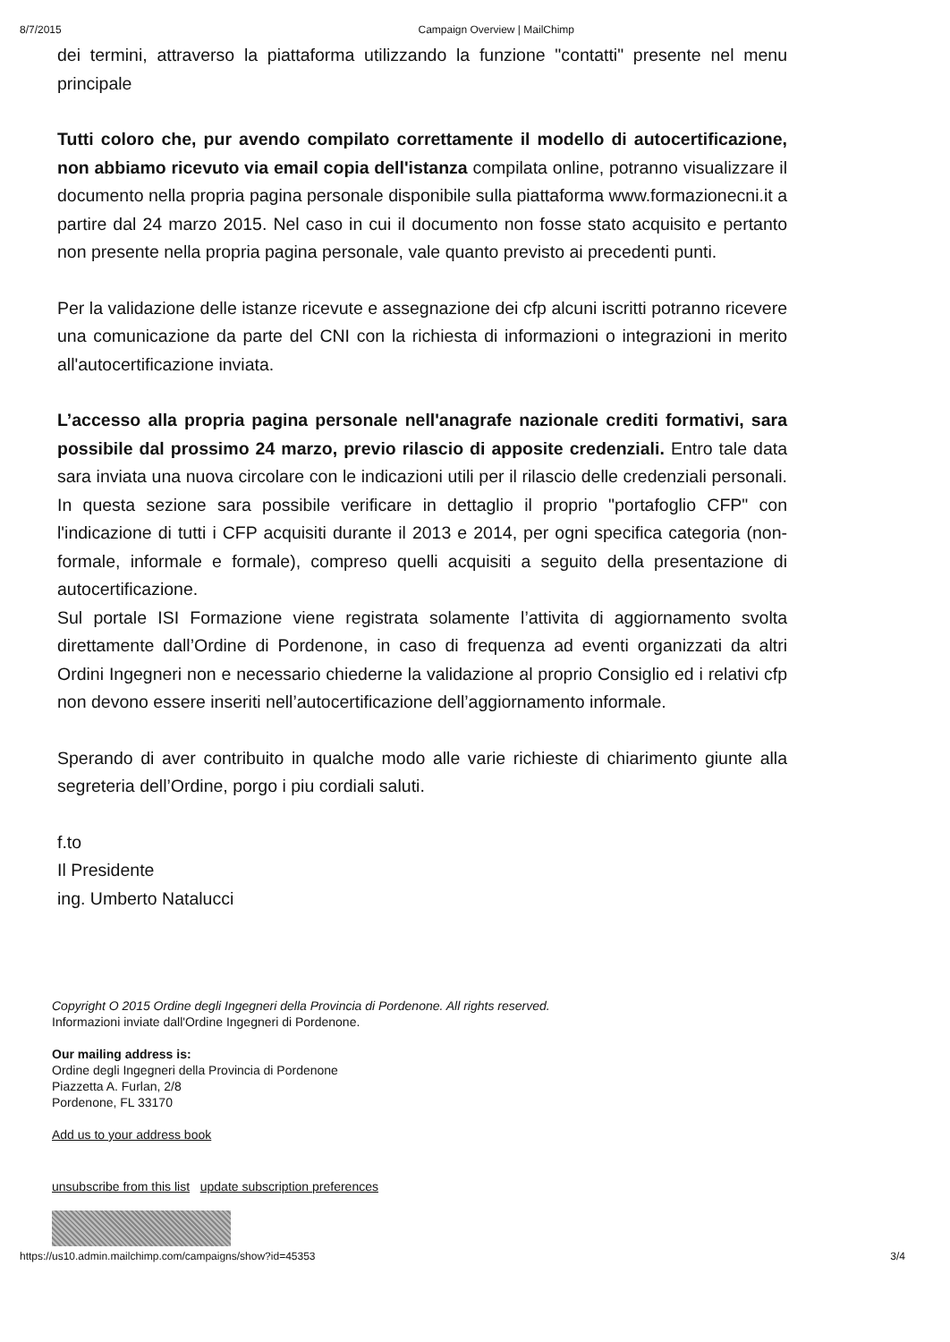8/7/2015 Campaign Overview | MailChimp
dei termini, attraverso la piattaforma utilizzando la funzione "contatti" presente nel menu principale
Tutti coloro che, pur avendo compilato correttamente il modello di autocertificazione, non abbiamo ricevuto via email copia dell'istanza compilata online, potranno visualizzare il documento nella propria pagina personale disponibile sulla piattaforma www.formazionecni.it a partire dal 24 marzo 2015. Nel caso in cui il documento non fosse stato acquisito e pertanto non presente nella propria pagina personale, vale quanto previsto ai precedenti punti.
Per la validazione delle istanze ricevute e assegnazione dei cfp alcuni iscritti potranno ricevere una comunicazione da parte del CNI con la richiesta di informazioni o integrazioni in merito all'autocertificazione inviata.
L’accesso alla propria pagina personale nell'anagrafe nazionale crediti formativi, sara possibile dal prossimo 24 marzo, previo rilascio di apposite credenziali. Entro tale data sara inviata una nuova circolare con le indicazioni utili per il rilascio delle credenziali personali. In questa sezione sara possibile verificare in dettaglio il proprio "portafoglio CFP" con l'indicazione di tutti i CFP acquisiti durante il 2013 e 2014, per ogni specifica categoria (non-formale, informale e formale), compreso quelli acquisiti a seguito della presentazione di autocertificazione.
Sul portale ISI Formazione viene registrata solamente l’attivita di aggiornamento svolta direttamente dall’Ordine di Pordenone, in caso di frequenza ad eventi organizzati da altri Ordini Ingegneri non e necessario chiederne la validazione al proprio Consiglio ed i relativi cfp non devono essere inseriti nell’autocertificazione dell’aggiornamento informale.
Sperando di aver contribuito in qualche modo alle varie richieste di chiarimento giunte alla segreteria dell’Ordine, porgo i piu cordiali saluti.
f.to
Il Presidente
ing. Umberto Natalucci
Copyright O 2015 Ordine degli Ingegneri della Provincia di Pordenone. All rights reserved.
Informazioni inviate dall'Ordine Ingegneri di Pordenone.
Our mailing address is:
Ordine degli Ingegneri della Provincia di Pordenone
Piazzetta A. Furlan, 2/8
Pordenone, FL 33170
Add us to your address book
unsubscribe from this list update subscription preferences
https://us10.admin.mailchimp.com/campaigns/show?id=45353 3/4